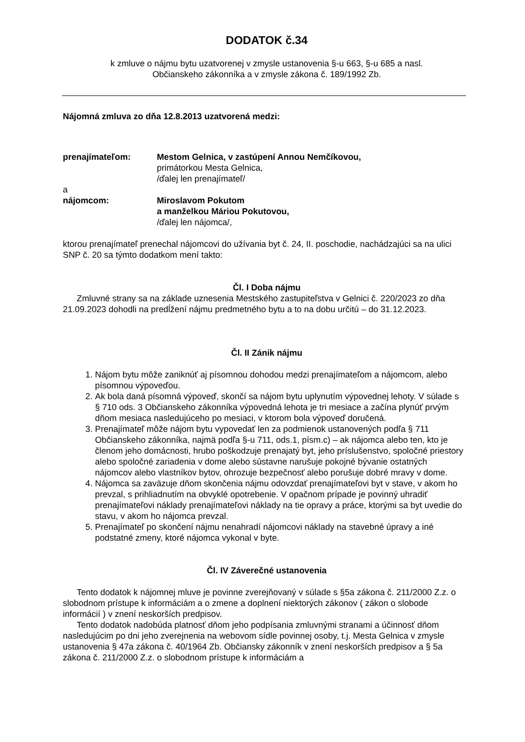DODATOK č.34
k zmluve o nájmu bytu uzatvorenej v zmysle ustanovenia §-u 663, §-u 685 a nasl.
Občianskeho zákonníka a v zmysle zákona č. 189/1992 Zb.
Nájomná zmluva zo dňa 12.8.2013 uzatvorená medzi:
prenajímateľom: Mestom Gelnica, v zastúpení Annou Nemčíkovou,
primátorkou Mesta Gelnica,
/ďalej len prenajímateľ/
a
nájomcom: Miroslavom Pokutom
a manželkou Máriou Pokutovou,
/ďalej len nájomca/,
ktorou prenajímateľ prenechal nájomcovi do užívania byt č. 24, II. poschodie, nachádzajúci sa na ulici SNP č. 20 sa týmto dodatkom mení takto:
Čl. I Doba nájmu
Zmluvné strany sa na základe uznesenia Mestského zastupiteľstva v Gelnici č. 220/2023 zo dňa 21.09.2023 dohodli na predĺžení nájmu predmetného bytu a to na dobu určitú – do 31.12.2023.
Čl. II Zánik nájmu
1. Nájom bytu môže zaniknúť aj písomnou dohodou medzi prenajímateľom a nájomcom, alebo písomnou výpoveďou.
2. Ak bola daná písomná výpoveď, skončí sa nájom bytu uplynutím výpovednej lehoty. V súlade s § 710 ods. 3 Občianskeho zákonníka výpovedná lehota je tri mesiace a začína plynúť prvým dňom mesiaca nasledujúceho po mesiaci, v ktorom bola výpoveď doručená.
3. Prenajímateľ môže nájom bytu vypovedať len za podmienok ustanovených podľa § 711 Občianskeho zákonníka, najmä podľa §-u 711, ods.1, písm.c) – ak nájomca alebo ten, kto je členom jeho domácnosti, hrubo poškodzuje prenajatý byt, jeho príslušenstvo, spoločné priestory alebo spoločné zariadenia v dome alebo sústavne narušuje pokojné bývanie ostatných nájomcov alebo vlastníkov bytov, ohrozuje bezpečnosť alebo porušuje dobré mravy v dome.
4. Nájomca sa zaväzuje dňom skončenia nájmu odovzdať prenajímateľovi byt v stave, v akom ho prevzal, s prihliadnutím na obvyklé opotrebenie. V opačnom prípade je povinný uhradiť prenajímateľovi náklady prenajímateľovi náklady na tie opravy a práce, ktorými sa byt uvedie do stavu, v akom ho nájomca prevzal.
5. Prenajímateľ po skončení nájmu nenahradí nájomcovi náklady na stavebné úpravy a iné podstatné zmeny, ktoré nájomca vykonal v byte.
Čl. IV Záverečné ustanovenia
Tento dodatok k nájomnej mluve je povinne zverejňovaný v súlade s §5a zákona č. 211/2000 Z.z. o slobodnom prístupe k informáciám a o zmene a doplnení niektorých zákonov ( zákon o slobode informácií ) v znení neskorších predpisov.
Tento dodatok nadobúda platnosť dňom jeho podpísania zmluvnými stranami a účinnosť dňom nasledujúcim po dni jeho zverejnenia na webovom sídle povinnej osoby, t.j. Mesta Gelnica v zmysle ustanovenia § 47a zákona č. 40/1964 Zb. Občiansky zákonník v znení neskorších predpisov a § 5a zákona č. 211/2000 Z.z. o slobodnom prístupe k informáciám a